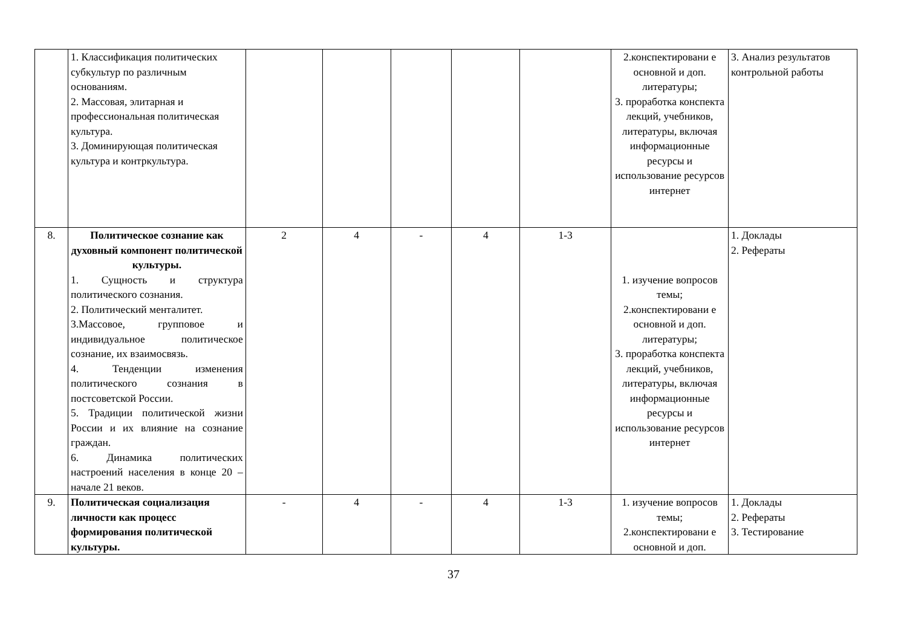| | 1. Классификация политических субкультур по различным основаниям. 2. Массовая, элитарная и профессиональная политическая культура. 3. Доминирующая политическая культура и контркультура. | | | | | | 2.конспектировани е основной и доп. литературы; 3. проработка конспекта лекций, учебников, литературы, включая информационные ресурсы и использование ресурсов интернет | 3. Анализ результатов контрольной работы |
| 8. | Политическое сознание как духовный компонент политической культуры. 1. Сущность и структура политического сознания. 2. Политический менталитет. 3.Массовое, групповое и индивидуальное политическое сознание, их взаимосвязь. 4. Тенденции изменения политического сознания в постсоветской России. 5. Традиции политической жизни России и их влияние на сознание граждан. 6. Динамика политических настроений населения в конце 20 – начале 21 веков. | 2 | 4 | - | 4 | 1-3 | 1. изучение вопросов темы; 2.конспектировани е основной и доп. литературы; 3. проработка конспекта лекций, учебников, литературы, включая информационные ресурсы и использование ресурсов интернет | 1. Доклады 2. Рефераты |
| 9. | Политическая социализация личности как процесс формирования политической культуры. | - | 4 | - | 4 | 1-3 | 1. изучение вопросов темы; 2.конспектировани е основной и доп. | 1. Доклады 2. Рефераты 3. Тестирование |
37